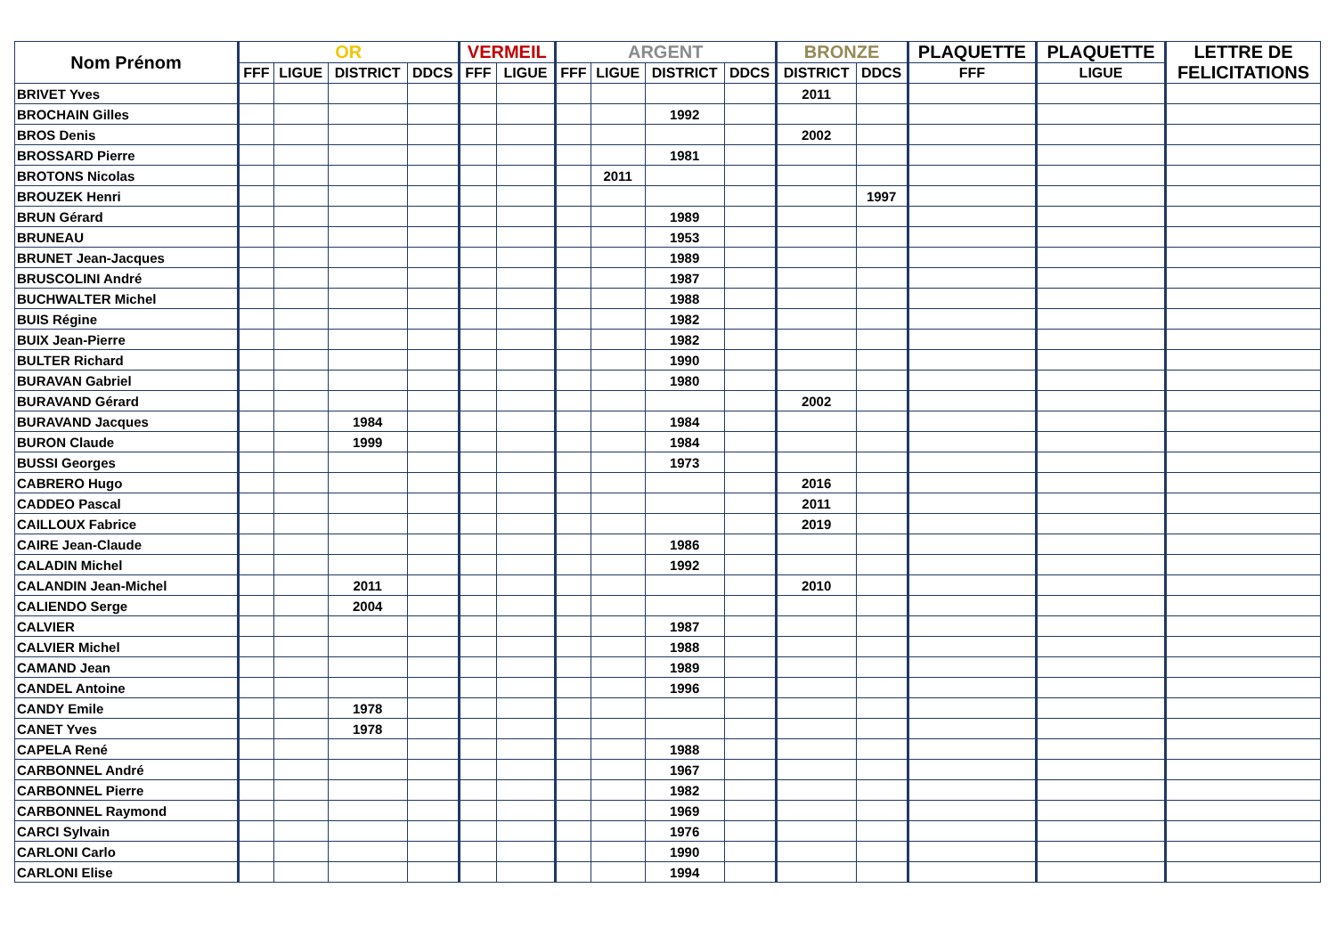| Nom Prénom | OR | | | | VERMEIL | | ARGENT | | | | BRONZE | | PLAQUETTE | PLAQUETTE | LETTRE DE FELICITATIONS |
| --- | --- | --- | --- | --- | --- | --- | --- | --- | --- | --- | --- | --- | --- | --- | --- |
| | FFF | LIGUE | DISTRICT | DDCS | FFF | LIGUE | FFF | LIGUE | DISTRICT | DDCS | DISTRICT | DDCS | FFF | LIGUE | |
| BRIVET Yves | | | | | | | | | | | 2011 | | | | |
| BROCHAIN Gilles | | | | | | | | | 1992 | | | | | | |
| BROS Denis | | | | | | | | | | | 2002 | | | | |
| BROSSARD Pierre | | | | | | | | | 1981 | | | | | | |
| BROTONS Nicolas | | | | | | | | 2011 | | | | | | | |
| BROUZEK Henri | | | | | | | | | | | | 1997 | | | |
| BRUN Gérard | | | | | | | | | 1989 | | | | | | |
| BRUNEAU | | | | | | | | | 1953 | | | | | | |
| BRUNET Jean-Jacques | | | | | | | | | 1989 | | | | | | |
| BRUSCOLINI André | | | | | | | | | 1987 | | | | | | |
| BUCHWALTER Michel | | | | | | | | | 1988 | | | | | | |
| BUIS Régine | | | | | | | | | 1982 | | | | | | |
| BUIX Jean-Pierre | | | | | | | | | 1982 | | | | | | |
| BULTER Richard | | | | | | | | | 1990 | | | | | | |
| BURAVAN Gabriel | | | | | | | | | 1980 | | | | | | |
| BURAVAND Gérard | | | | | | | | | | | 2002 | | | | |
| BURAVAND Jacques | | | 1984 | | | | | | 1984 | | | | | | |
| BURON Claude | | | 1999 | | | | | | 1984 | | | | | | |
| BUSSI Georges | | | | | | | | | 1973 | | | | | | |
| CABRERO Hugo | | | | | | | | | | | 2016 | | | | |
| CADDEO Pascal | | | | | | | | | | | 2011 | | | | |
| CAILLOUX Fabrice | | | | | | | | | | | 2019 | | | | |
| CAIRE Jean-Claude | | | | | | | | | 1986 | | | | | | |
| CALADIN Michel | | | | | | | | | 1992 | | | | | | |
| CALANDIN Jean-Michel | | | 2011 | | | | | | | | 2010 | | | | |
| CALIENDO Serge | | | 2004 | | | | | | | | | | | | |
| CALVIER | | | | | | | | | 1987 | | | | | | |
| CALVIER Michel | | | | | | | | | 1988 | | | | | | |
| CAMAND Jean | | | | | | | | | 1989 | | | | | | |
| CANDEL Antoine | | | | | | | | | 1996 | | | | | | |
| CANDY Emile | | | 1978 | | | | | | | | | | | | |
| CANET Yves | | | 1978 | | | | | | | | | | | | |
| CAPELA René | | | | | | | | | 1988 | | | | | | |
| CARBONNEL André | | | | | | | | | 1967 | | | | | | |
| CARBONNEL Pierre | | | | | | | | | 1982 | | | | | | |
| CARBONNEL Raymond | | | | | | | | | 1969 | | | | | | |
| CARCI Sylvain | | | | | | | | | 1976 | | | | | | |
| CARLONI Carlo | | | | | | | | | 1990 | | | | | | |
| CARLONI Elise | | | | | | | | | 1994 | | | | | | |